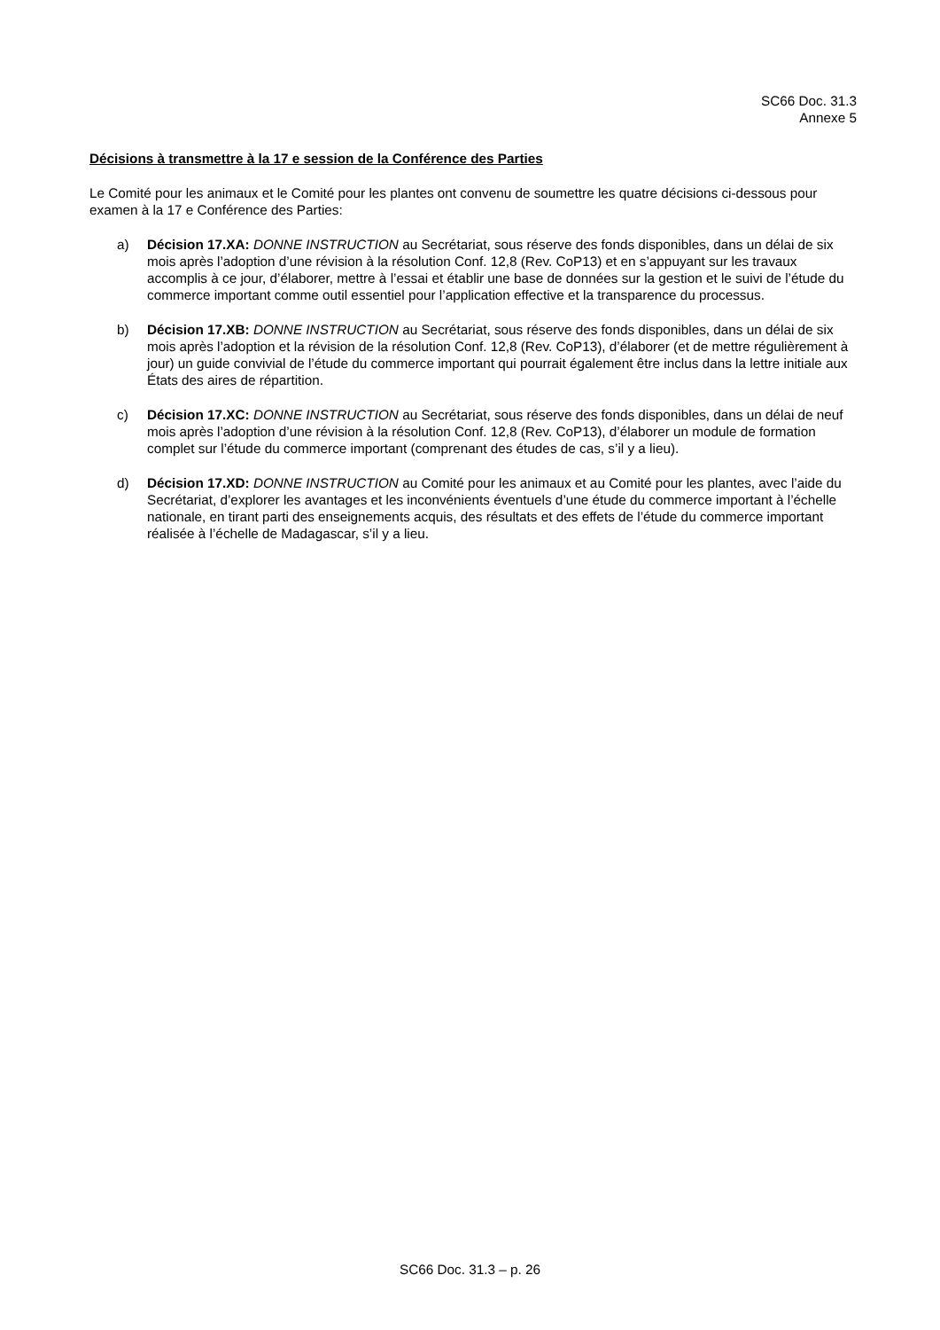SC66 Doc. 31.3
Annexe 5
Décisions à transmettre à la 17 e session de la Conférence des Parties
Le Comité pour les animaux et le Comité pour les plantes ont convenu de soumettre les quatre décisions ci-dessous pour examen à la 17 e Conférence des Parties:
a) Décision 17.XA: DONNE INSTRUCTION au Secrétariat, sous réserve des fonds disponibles, dans un délai de six mois après l’adoption d’une révision à la résolution Conf. 12,8 (Rev. CoP13) et en s’appuyant sur les travaux accomplis à ce jour, d’élaborer, mettre à l’essai et établir une base de données sur la gestion et le suivi de l’étude du commerce important comme outil essentiel pour l’application effective et la transparence du processus.
b) Décision 17.XB: DONNE INSTRUCTION au Secrétariat, sous réserve des fonds disponibles, dans un délai de six mois après l’adoption et la révision de la résolution Conf. 12,8 (Rev. CoP13), d’élaborer (et de mettre régulièrement à jour) un guide convivial de l’étude du commerce important qui pourrait également être inclus dans la lettre initiale aux États des aires de répartition.
c) Décision 17.XC: DONNE INSTRUCTION au Secrétariat, sous réserve des fonds disponibles, dans un délai de neuf mois après l’adoption d’une révision à la résolution Conf. 12,8 (Rev. CoP13), d’élaborer un module de formation complet sur l’étude du commerce important (comprenant des études de cas, s’il y a lieu).
d) Décision 17.XD: DONNE INSTRUCTION au Comité pour les animaux et au Comité pour les plantes, avec l’aide du Secrétariat, d’explorer les avantages et les inconvénients éventuels d’une étude du commerce important à l’échelle nationale, en tirant parti des enseignements acquis, des résultats et des effets de l’étude du commerce important réalisée à l’échelle de Madagascar, s’il y a lieu.
SC66 Doc. 31.3 – p. 26